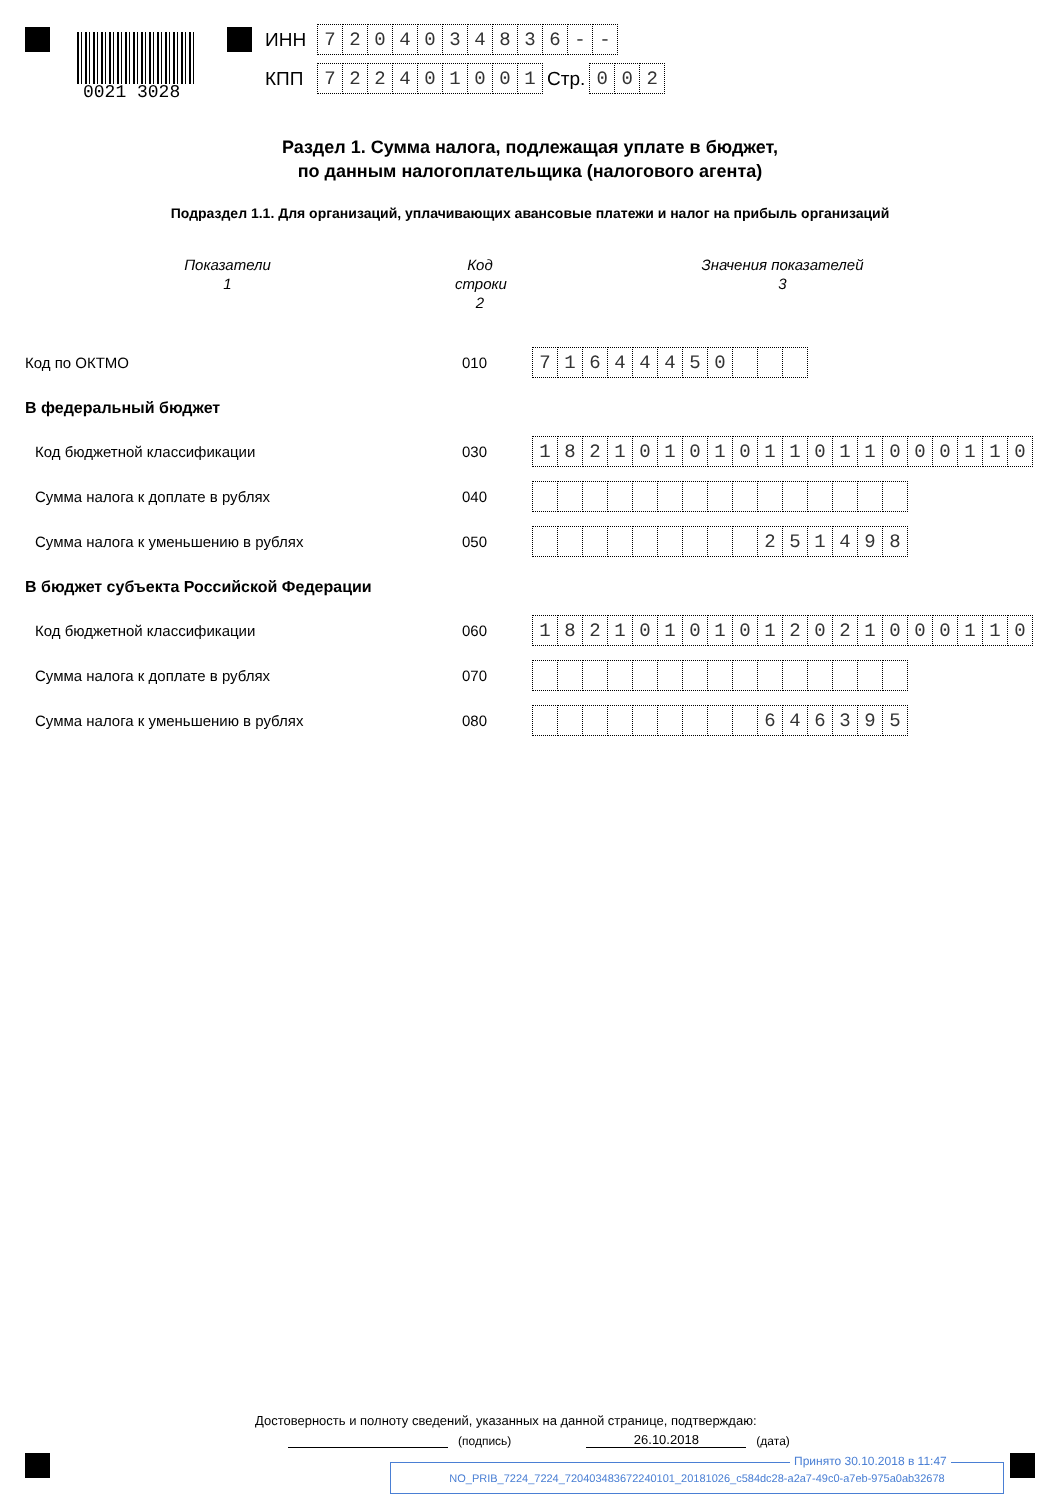0021 3028
ИНН
| 7 | 2 | 0 | 4 | 0 | 3 | 4 | 8 | 3 | 6 | - | - |
КПП
| 7 | 2 | 2 | 4 | 0 | 1 | 0 | 0 | 1 |
Стр.
| 0 | 0 | 2 |
Раздел 1. Сумма налога, подлежащая уплате в бюджет,
по данным налогоплательщика (налогового агента)
Подраздел 1.1. Для организаций, уплачивающих авансовые платежи и налог на прибыль организаций
Показатели
1
Код строки
2
Значения показателей
3
Код по ОКТМО
010
| 7 | 1 | 6 | 4 | 4 | 4 | 5 | 0 | | | |
В федеральный бюджет
Код бюджетной классификации
030
| 1 | 8 | 2 | 1 | 0 | 1 | 0 | 1 | 0 | 1 | 1 | 0 | 1 | 1 | 0 | 0 | 0 | 1 | 1 | 0 |
Сумма налога к доплате в рублях
040
Сумма налога к уменьшению в рублях
050
| | | | | | | | | | 2 | 5 | 1 | 4 | 9 | 8 |
В бюджет субъекта Российской Федерации
Код бюджетной классификации
060
| 1 | 8 | 2 | 1 | 0 | 1 | 0 | 1 | 0 | 1 | 2 | 0 | 2 | 1 | 0 | 0 | 0 | 1 | 1 | 0 |
Сумма налога к доплате в рублях
070
Сумма налога к уменьшению в рублях
080
| | | | | | | | | | 6 | 4 | 6 | 3 | 9 | 5 |
Достоверность и полноту сведений, указанных на данной странице, подтверждаю:
(подпись) 26.10.2018 (дата)
NO_PRIB_7224_7224_720403483672240101_20181026_c584dc28-a2a7-49c0-a7eb-975a0ab32678
Принято 30.10.2018 в 11:47